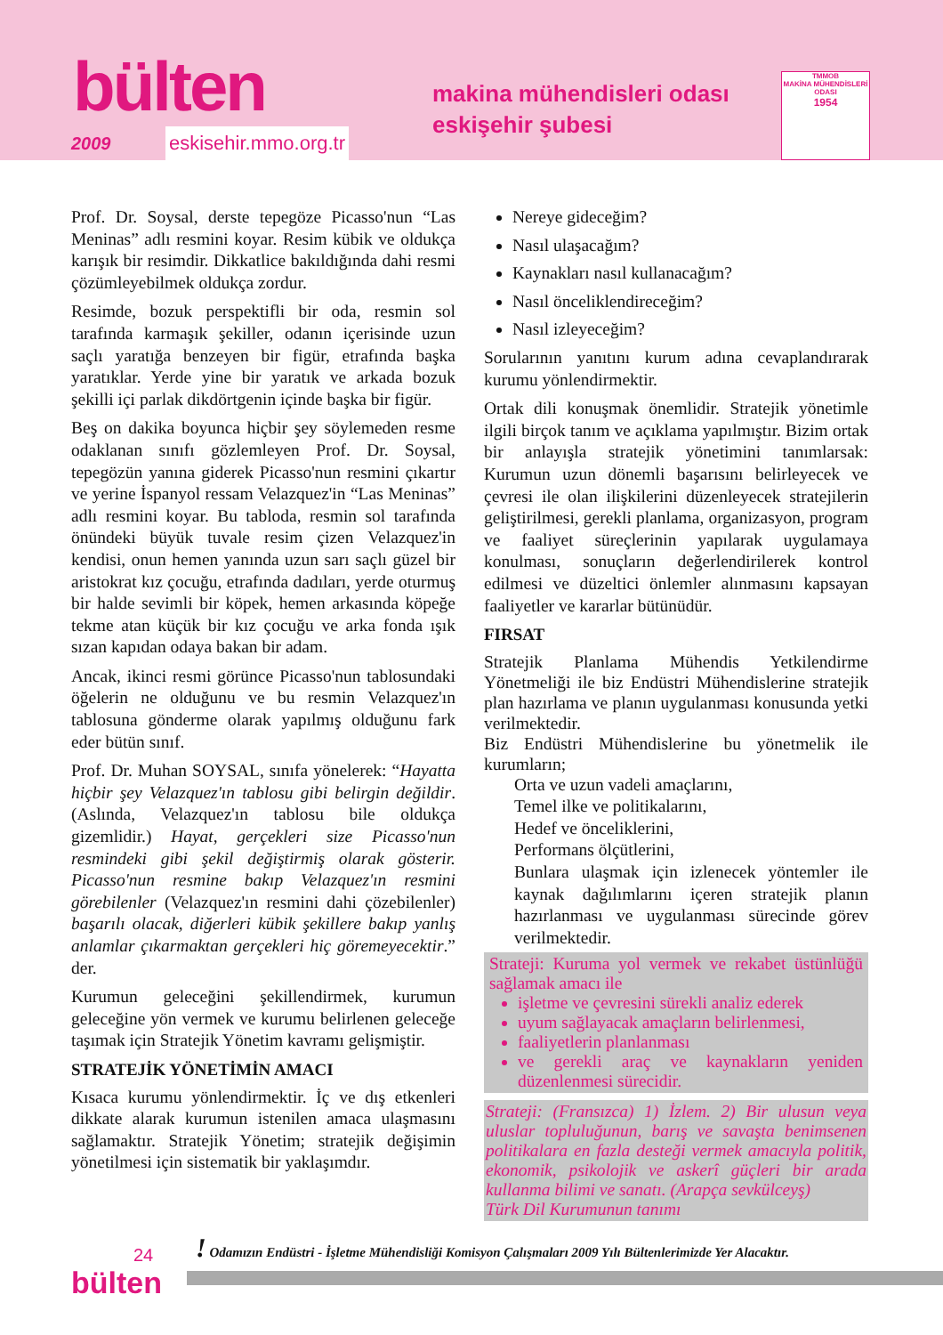bülten
2009 eskisehir.mmo.org.tr
makina mühendisleri odası
eskişehir şubesi
TMMOB
MAKİNA MÜHENDİSLERİ ODASI
1954
Prof. Dr. Soysal, derste tepegöze Picasso'nun “Las Meninas” adlı resmini koyar. Resim kübik ve oldukça karışık bir resimdir. Dikkatlice bakıldığında dahi resmi çözümleyebilmek oldukça zordur.
Resimde, bozuk perspektifli bir oda, resmin sol tarafında karmaşık şekiller, odanın içerisinde uzun saçlı yaratığa benzeyen bir figür, etrafında başka yaratıklar. Yerde yine bir yaratık ve arkada bozuk şekilli içi parlak dikdörtgenin içinde başka bir figür.
Beş on dakika boyunca hiçbir şey söylemeden resme odaklanan sınıfı gözlemleyen Prof. Dr. Soysal, tepegözün yanına giderek Picasso'nun resmini çıkartır ve yerine İspanyol ressam Velazquez'in “Las Meninas” adlı resmini koyar. Bu tabloda, resmin sol tarafında önündeki büyük tuvale resim çizen Velazquez'in kendisi, onun hemen yanında uzun sarı saçlı güzel bir aristokrat kız çocuğu, etrafında dadıları, yerde oturmuş bir halde sevimli bir köpek, hemen arkasında köpeğe tekme atan küçük bir kız çocuğu ve arka fonda ışık sızan kapıdan odaya bakan bir adam.
Ancak, ikinci resmi görünce Picasso'nun tablosundaki öğelerin ne olduğunu ve bu resmin Velazquez'ın tablosuna gönderme olarak yapılmış olduğunu fark eder bütün sınıf.
Prof. Dr. Muhan SOYSAL, sınıfa yönelerek: “Hayatta hiçbir şey Velazquez'ın tablosu gibi belirgin değildir. (Aslında, Velazquez'ın tablosu bile oldukça gizemlidir.) Hayat, gerçekleri size Picasso'nun resmindeki gibi şekil değiştirmiş olarak gösterir. Picasso'nun resmine bakıp Velazquez'ın resmini görebilenler (Velazquez'ın resmini dahi çözebilenler) başarılı olacak, diğerleri kübik şekillere bakıp yanlış anlamlar çıkarmaktan gerçekleri hiç göremeyecektir.” der.
Kurumun geleceğini şekillendirmek, kurumun geleceğine yön vermek ve kurumu belirlenen geleceğe taşımak için Stratejik Yönetim kavramı gelişmiştir.
STRATEJİK YÖNETİMİN AMACI
Kısaca kurumu yönlendirmektir. İç ve dış etkenleri dikkate alarak kurumun istenilen amaca ulaşmasını sağlamaktır. Stratejik Yönetim; stratejik değişimin yönetilmesi için sistematik bir yaklaşımdır.
Nereye gideceğim?
Nasıl ulaşacağım?
Kaynakları nasıl kullanacağım?
Nasıl önceliklendireceğim?
Nasıl izleyeceğim?
Sorularının yanıtını kurum adına cevaplandırarak kurumu yönlendirmektir.
Ortak dili konuşmak önemlidir. Stratejik yönetimle ilgili birçok tanım ve açıklama yapılmıştır. Bizim ortak bir anlayışla stratejik yönetimini tanımlarsak: Kurumun uzun dönemli başarısını belirleyecek ve çevresi ile olan ilişkilerini düzenleyecek stratejilerin geliştirilmesi, gerekli planlama, organizasyon, program ve faaliyet süreçlerinin yapılarak uygulamaya konulması, sonuçların değerlendirilerek kontrol edilmesi ve düzeltici önlemler alınmasını kapsayan faaliyetler ve kararlar bütünüdür.
FIRSAT
Stratejik Planlama Mühendis Yetkilendirme Yönetmeliği ile biz Endüstri Mühendislerine stratejik plan hazırlama ve planın uygulanması konusunda yetki verilmektedir.
Biz Endüstri Mühendislerine bu yönetmelik ile kurumların;
Orta ve uzun vadeli amaçlarını,
Temel ilke ve politikalarını,
Hedef ve önceliklerini,
Performans ölçütlerini,
Bunlara ulaşmak için izlenecek yöntemler ile kaynak dağılımlarını içeren stratejik planın hazırlanması ve uygulanması sürecinde görev verilmektedir.
Strateji: Kuruma yol vermek ve rekabet üstünlüğü sağlamak amacı ile
işletme ve çevresini sürekli analiz ederek
uyum sağlayacak amaçların belirlenmesi,
faaliyetlerin planlanması
ve gerekli araç ve kaynakların yeniden düzenlenmesi sürecidir.
Strateji: (Fransızca) 1) İzlem. 2) Bir ulusun veya uluslar topluluğunun, barış ve savaşta benimsenen politikalara en fazla desteği vermek amacıyla politik, ekonomik, psikolojik ve askerî güçleri bir arada kullanma bilimi ve sanatı. (Arapça sevkülceyş)
Türk Dil Kurumunun tanımı
! Odamızın Endüstri - İşletme Mühendisliği Komisyon Çalışmaları 2009 Yılı Bültenlerimizde Yer Alacaktır.
24
bülten